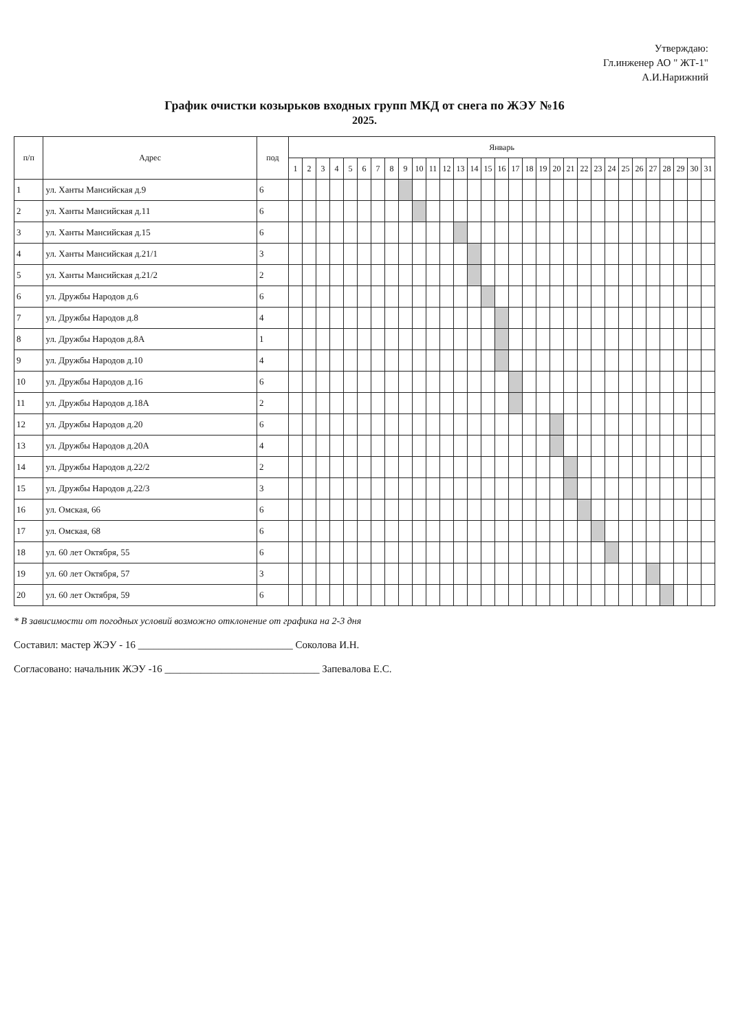Утверждаю:
Гл.инженер АО " ЖТ-1"
А.И.Нарижний
График очистки козырьков входных групп МКД от снега по ЖЭУ №16
2025.
| п/п | Адрес | под | Январь | | | | | | | | | | | | | | | | | | | | | | | | | | | | | | |
| --- | --- | --- | --- | --- | --- | --- | --- | --- | --- | --- | --- | --- | --- | --- | --- | --- | --- | --- | --- | --- | --- | --- | --- | --- | --- | --- | --- | --- | --- | --- | --- | --- | --- |
| | | | 1 | 2 | 3 | 4 | 5 | 6 | 7 | 8 | 9 | 10 | 11 | 12 | 13 | 14 | 15 | 16 | 17 | 18 | 19 | 20 | 21 | 22 | 23 | 24 | 25 | 26 | 27 | 28 | 29 | 30 | 31 |
| 1 | ул. Ханты Мансийская д.9 | 6 | | | | | | | | | | | | | | | | | | | | | | | | | | | | | | | |
| 2 | ул. Ханты Мансийская д.11 | 6 | | | | | | | | | | | | | | | | | | | | | | | | | | | | | | | |
| 3 | ул. Ханты Мансийская д.15 | 6 | | | | | | | | | | | | | | | | | | | | | | | | | | | | | | | |
| 4 | ул. Ханты Мансийская д.21/1 | 3 | | | | | | | | | | | | | | | | | | | | | | | | | | | | | | | |
| 5 | ул. Ханты Мансийская д.21/2 | 2 | | | | | | | | | | | | | | | | | | | | | | | | | | | | | | | |
| 6 | ул. Дружбы Народов д.6 | 6 | | | | | | | | | | | | | | | | | | | | | | | | | | | | | | | |
| 7 | ул. Дружбы Народов д.8 | 4 | | | | | | | | | | | | | | | | | | | | | | | | | | | | | | | |
| 8 | ул. Дружбы Народов д.8А | 1 | | | | | | | | | | | | | | | | | | | | | | | | | | | | | | | |
| 9 | ул. Дружбы Народов д.10 | 4 | | | | | | | | | | | | | | | | | | | | | | | | | | | | | | | |
| 10 | ул. Дружбы Народов д.16 | 6 | | | | | | | | | | | | | | | | | | | | | | | | | | | | | | | |
| 11 | ул. Дружбы Народов д.18А | 2 | | | | | | | | | | | | | | | | | | | | | | | | | | | | | | | |
| 12 | ул. Дружбы Народов д.20 | 6 | | | | | | | | | | | | | | | | | | | | | | | | | | | | | | | |
| 13 | ул. Дружбы Народов д.20А | 4 | | | | | | | | | | | | | | | | | | | | | | | | | | | | | | | |
| 14 | ул. Дружбы Народов д.22/2 | 2 | | | | | | | | | | | | | | | | | | | | | | | | | | | | | | | |
| 15 | ул. Дружбы Народов д.22/3 | 3 | | | | | | | | | | | | | | | | | | | | | | | | | | | | | | | |
| 16 | ул. Омская, 66 | 6 | | | | | | | | | | | | | | | | | | | | | | | | | | | | | | | |
| 17 | ул. Омская, 68 | 6 | | | | | | | | | | | | | | | | | | | | | | | | | | | | | | | |
| 18 | ул. 60 лет Октября, 55 | 6 | | | | | | | | | | | | | | | | | | | | | | | | | | | | | | | |
| 19 | ул. 60 лет Октября, 57 | 3 | | | | | | | | | | | | | | | | | | | | | | | | | | | | | | | |
| 20 | ул. 60 лет Октября, 59 | 6 | | | | | | | | | | | | | | | | | | | | | | | | | | | | | | | |
* В зависимости от погодных условий возможно отклонение от графика на 2-3 дня
Составил: мастер ЖЭУ - 16 ______________________________ Соколова И.Н.
Согласовано: начальник ЖЭУ -16 ______________________________ Запевалова Е.С.